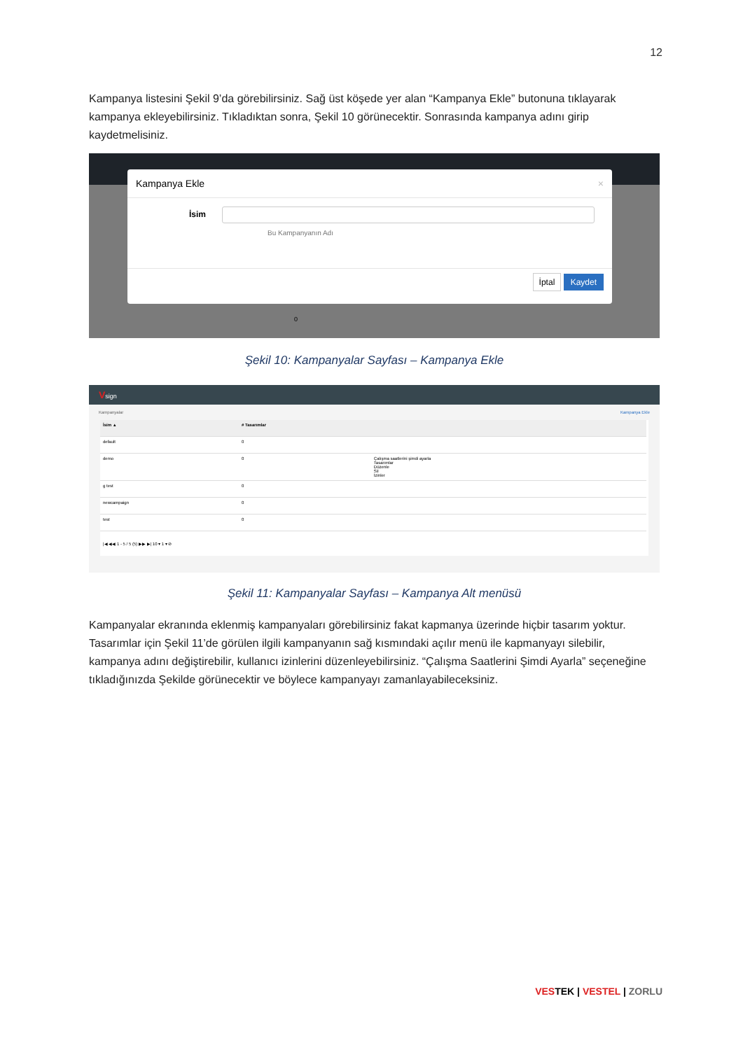12
Kampanya listesini Şekil 9’da görebilirsiniz. Sağ üst köşede yer alan “Kampanya Ekle” butonuna tıklayarak kampanya ekleyebilirsiniz. Tıkladıktan sonra, Şekil 10 görünecektir. Sonrasında kampanya adını girip kaydetmelisiniz.
Kampanya Ekle ×
İsim
Bu Kampanyanın Adı
İptal Kaydet
0
Şekil 10: Kampanyalar Sayfası – Kampanya Ekle
Vsign
Kampanyalar Kampanya Ekle
| İsim ▲ | # Tasarımlar | |
| --- | --- | --- |
| default | 0 | |
| demo | 0 | Çalışma saatlerini şimdi ayarla Tasarımlar Düzenle Sil İzinler |
| g test | 0 | |
| newcampaign | 0 | |
| test | 0 | |
|◀ ◀◀ 1 - 5 / 5 (5) ▶▶ ▶| 10 ▾ 1 ▾ ⊘
Şekil 11: Kampanyalar Sayfası – Kampanya Alt menüsü
Kampanyalar ekranında eklenmiş kampanyaları görebilirsiniz fakat kapmanya üzerinde hiçbir tasarım yoktur. Tasarımlar için Şekil 11’de görülen ilgili kampanyanın sağ kısmındaki açılır menü ile kapmanyayı silebilir, kampanya adını değiştirebilir, kullanıcı izinlerini düzenleyebilirsiniz. “Çalışma Saatlerini Şimdi Ayarla” seçeneğine tıkladığınızda Şekilde görünecektir ve böylece kampanyayı zamanlayabileceksiniz.
VESTEK | VESTEL | ZORLU